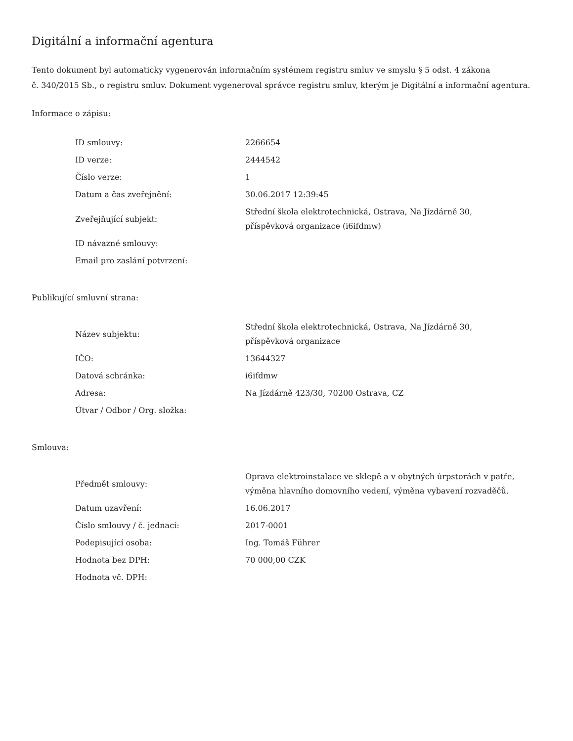Digitální a informační agentura
Tento dokument byl automaticky vygenerován informačním systémem registru smluv ve smyslu § 5 odst. 4 zákona
č. 340/2015 Sb., o registru smluv. Dokument vygeneroval správce registru smluv, kterým je Digitální a informační agentura.
Informace o zápisu:
| ID smlouvy: | 2266654 |
| ID verze: | 2444542 |
| Číslo verze: | 1 |
| Datum a čas zveřejnění: | 30.06.2017 12:39:45 |
| Zveřejňující subjekt: | Střední škola elektrotechnická, Ostrava, Na Jízdárně 30, příspěvková organizace (i6ifdmw) |
| ID návazné smlouvy: | |
| Email pro zaslání potvrzení: | |
Publikující smluvní strana:
| Název subjektu: | Střední škola elektrotechnická, Ostrava, Na Jízdárně 30, příspěvková organizace |
| IČO: | 13644327 |
| Datová schránka: | i6ifdmw |
| Adresa: | Na Jízdárně 423/30, 70200 Ostrava, CZ |
| Útvar / Odbor / Org. složka: | |
Smlouva:
| Předmět smlouvy: | Oprava elektroinstalace ve sklepě a v obytných úrpstorách v patře, výměna hlavního domovního vedení, výměna vybavení rozvaděčů. |
| Datum uzavření: | 16.06.2017 |
| Číslo smlouvy / č. jednací: | 2017-0001 |
| Podepisující osoba: | Ing. Tomáš Führer |
| Hodnota bez DPH: | 70 000,00 CZK |
| Hodnota vč. DPH: | |